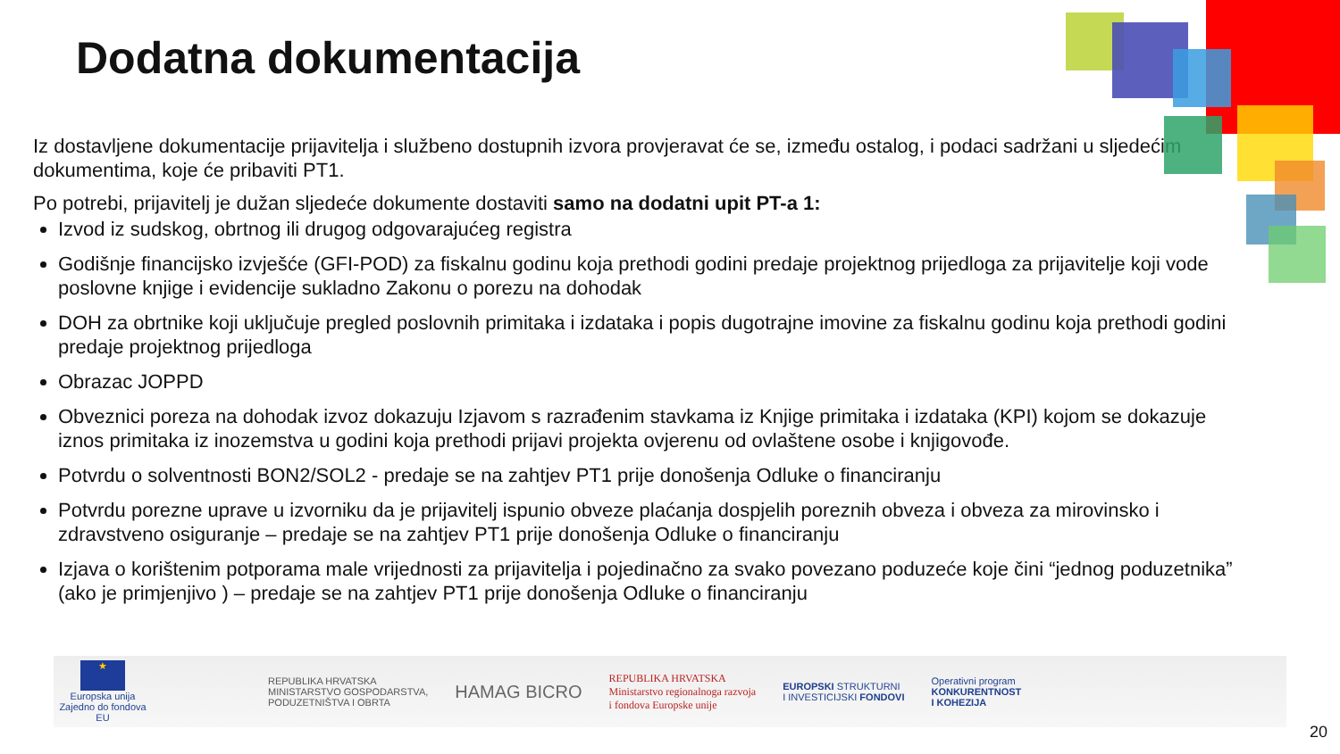Dodatna dokumentacija
Iz dostavljene dokumentacije prijavitelja i službeno dostupnih izvora provjeravat će se, između ostalog, i podaci sadržani u sljedećim dokumentima, koje će pribaviti PT1.
Po potrebi, prijavitelj je dužan sljedeće dokumente dostaviti samo na dodatni upit PT-a 1:
Izvod iz sudskog, obrtnog ili drugog odgovarajućeg registra
Godišnje financijsko izvješće (GFI-POD) za fiskalnu godinu koja prethodi godini predaje projektnog prijedloga za prijavitelje koji vode poslovne knjige i evidencije sukladno Zakonu o porezu na dohodak
DOH za obrtnike koji uključuje pregled poslovnih primitaka i izdataka i popis dugotrajne imovine za fiskalnu godinu koja prethodi godini predaje projektnog prijedloga
Obrazac JOPPD
Obveznici poreza na dohodak izvoz dokazuju Izjavom s razrađenim stavkama iz Knjige primitaka i izdataka (KPI) kojom se dokazuje iznos primitaka iz inozemstva u godini koja prethodi prijavi projekta ovjerenu od ovlaštene osobe i knjigovođe.
Potvrdu o solventnosti BON2/SOL2 - predaje se na zahtjev PT1 prije donošenja Odluke o financiranju
Potvrdu porezne uprave u izvorniku da je prijavitelj ispunio obveze plaćanja dospjelih poreznih obveza i obveza za mirovinsko i zdravstveno osiguranje – predaje se na zahtjev PT1 prije donošenja Odluke o financiranju
Izjava o korištenim potporama male vrijednosti za prijavitelja i pojedinačno za svako povezano poduzeće koje čini “jednog poduzetnika” (ako je primjenjivo ) – predaje se na zahtjev PT1 prije donošenja Odluke o financiranju
★
Europska unija
Zajedno do fondova EU
REPUBLIKA HRVATSKA
MINISTARSTVO GOSPODARSTVA,
PODUZETNIŠTVA I OBRTA
HAMAG BICRO
REPUBLIKA HRVATSKA
Ministarstvo regionalnoga razvoja
i fondova Europske unije
EUROPSKI STRUKTURNI
I INVESTICIJSKI FONDOVI
Operativni program
KONKURENTNOST
I KOHEZIJA
20